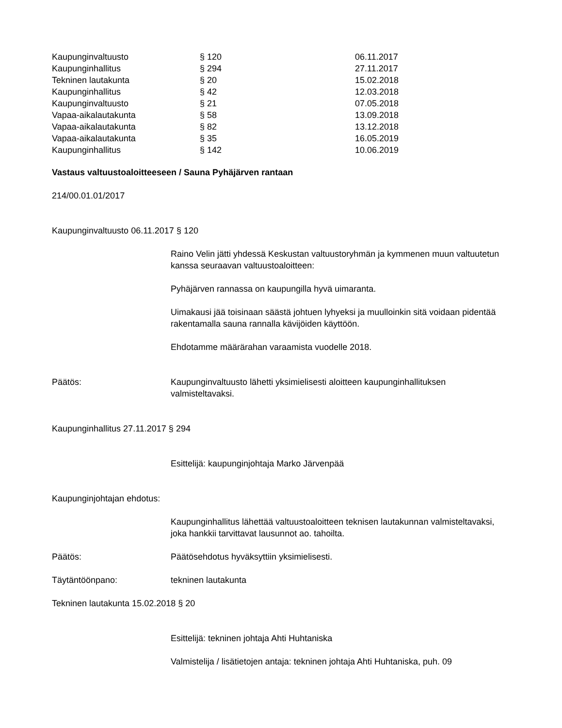| Kaupunginvaltuusto | § 120 | 06.11.2017 |
| Kaupunginhallitus | § 294 | 27.11.2017 |
| Tekninen lautakunta | § 20 | 15.02.2018 |
| Kaupunginhallitus | § 42 | 12.03.2018 |
| Kaupunginvaltuusto | § 21 | 07.05.2018 |
| Vapaa-aikalautakunta | § 58 | 13.09.2018 |
| Vapaa-aikalautakunta | § 82 | 13.12.2018 |
| Vapaa-aikalautakunta | § 35 | 16.05.2019 |
| Kaupunginhallitus | § 142 | 10.06.2019 |
Vastaus valtuustoaloitteeseen / Sauna Pyhäjärven rantaan
214/00.01.01/2017
Kaupunginvaltuusto 06.11.2017 § 120
Raino Velin jätti yhdessä Keskustan valtuustoryhmän ja kymmenen muun valtuutetun kanssa seuraavan valtuustoaloitteen:
Pyhäjärven rannassa on kaupungilla hyvä uimaranta.
Uimakausi jää toisinaan säästä johtuen lyhyeksi ja muulloinkin sitä voidaan pidentää rakentamalla sauna rannalla kävijöiden käyttöön.
Ehdotamme määrärahan varaamista vuodelle 2018.
Päätös: Kaupunginvaltuusto lähetti yksimielisesti aloitteen kaupunginhallituksen valmisteltavaksi.
Kaupunginhallitus 27.11.2017 § 294
Esittelijä: kaupunginjohtaja Marko Järvenpää
Kaupunginjohtajan ehdotus:
Kaupunginhallitus lähettää valtuustoaloitteen teknisen lautakunnan valmisteltavaksi, joka hankkii tarvittavat lausunnot ao. tahoilta.
Päätös: Päätösehdotus hyväksyttiin yksimielisesti.
Täytäntöönpano: tekninen lautakunta
Tekninen lautakunta 15.02.2018 § 20
Esittelijä: tekninen johtaja Ahti Huhtaniska
Valmistelija / lisätietojen antaja: tekninen johtaja Ahti Huhtaniska, puh. 09